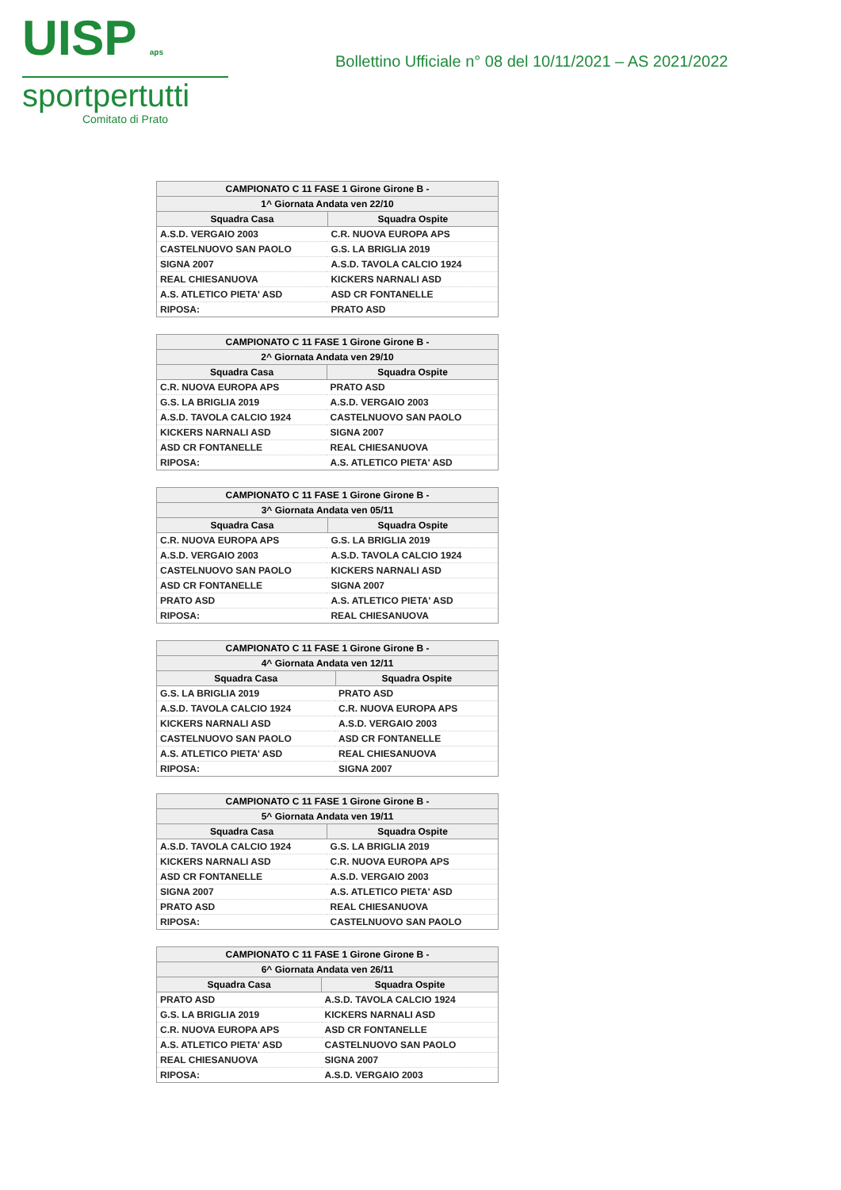UISP aps
sportpertutti
Comitato di Prato
Bollettino Ufficiale n° 08 del 10/11/2021 – AS 2021/2022
| CAMPIONATO C 11 FASE 1 Girone Girone B - | |
| --- | --- |
| 1^ Giornata Andata ven 22/10 | |
| Squadra Casa | Squadra Ospite |
| A.S.D. VERGAIO 2003 | C.R. NUOVA EUROPA APS |
| CASTELNUOVO SAN PAOLO | G.S. LA BRIGLIA 2019 |
| SIGNA 2007 | A.S.D. TAVOLA CALCIO 1924 |
| REAL CHIESANUOVA | KICKERS NARNALI ASD |
| A.S. ATLETICO PIETA' ASD | ASD CR FONTANELLE |
| RIPOSA: | PRATO ASD |
| CAMPIONATO C 11 FASE 1 Girone Girone B - | |
| --- | --- |
| 2^ Giornata Andata ven 29/10 | |
| Squadra Casa | Squadra Ospite |
| C.R. NUOVA EUROPA APS | PRATO ASD |
| G.S. LA BRIGLIA 2019 | A.S.D. VERGAIO 2003 |
| A.S.D. TAVOLA CALCIO 1924 | CASTELNUOVO SAN PAOLO |
| KICKERS NARNALI ASD | SIGNA 2007 |
| ASD CR FONTANELLE | REAL CHIESANUOVA |
| RIPOSA: | A.S. ATLETICO PIETA' ASD |
| CAMPIONATO C 11 FASE 1 Girone Girone B - | |
| --- | --- |
| 3^ Giornata Andata ven 05/11 | |
| Squadra Casa | Squadra Ospite |
| C.R. NUOVA EUROPA APS | G.S. LA BRIGLIA 2019 |
| A.S.D. VERGAIO 2003 | A.S.D. TAVOLA CALCIO 1924 |
| CASTELNUOVO SAN PAOLO | KICKERS NARNALI ASD |
| ASD CR FONTANELLE | SIGNA 2007 |
| PRATO ASD | A.S. ATLETICO PIETA' ASD |
| RIPOSA: | REAL CHIESANUOVA |
| CAMPIONATO C 11 FASE 1 Girone Girone B - | |
| --- | --- |
| 4^ Giornata Andata ven 12/11 | |
| Squadra Casa | Squadra Ospite |
| G.S. LA BRIGLIA 2019 | PRATO ASD |
| A.S.D. TAVOLA CALCIO 1924 | C.R. NUOVA EUROPA APS |
| KICKERS NARNALI ASD | A.S.D. VERGAIO 2003 |
| CASTELNUOVO SAN PAOLO | ASD CR FONTANELLE |
| A.S. ATLETICO PIETA' ASD | REAL CHIESANUOVA |
| RIPOSA: | SIGNA 2007 |
| CAMPIONATO C 11 FASE 1 Girone Girone B - | |
| --- | --- |
| 5^ Giornata Andata ven 19/11 | |
| Squadra Casa | Squadra Ospite |
| A.S.D. TAVOLA CALCIO 1924 | G.S. LA BRIGLIA 2019 |
| KICKERS NARNALI ASD | C.R. NUOVA EUROPA APS |
| ASD CR FONTANELLE | A.S.D. VERGAIO 2003 |
| SIGNA 2007 | A.S. ATLETICO PIETA' ASD |
| PRATO ASD | REAL CHIESANUOVA |
| RIPOSA: | CASTELNUOVO SAN PAOLO |
| CAMPIONATO C 11 FASE 1 Girone Girone B - | |
| --- | --- |
| 6^ Giornata Andata ven 26/11 | |
| Squadra Casa | Squadra Ospite |
| PRATO ASD | A.S.D. TAVOLA CALCIO 1924 |
| G.S. LA BRIGLIA 2019 | KICKERS NARNALI ASD |
| C.R. NUOVA EUROPA APS | ASD CR FONTANELLE |
| A.S. ATLETICO PIETA' ASD | CASTELNUOVO SAN PAOLO |
| REAL CHIESANUOVA | SIGNA 2007 |
| RIPOSA: | A.S.D. VERGAIO 2003 |